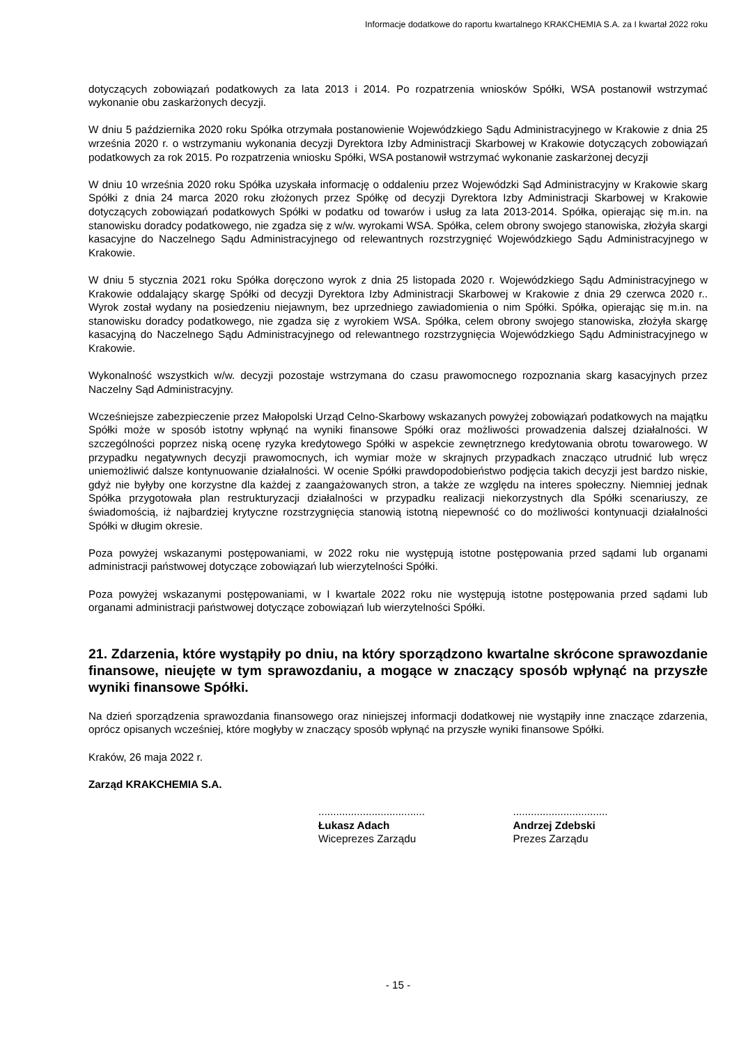Informacje dodatkowe do raportu kwartalnego KRAKCHEMIA S.A. za I kwartał 2022 roku
dotyczących zobowiązań podatkowych za lata 2013 i 2014. Po rozpatrzenia wniosków Spółki, WSA postanowił wstrzymać wykonanie obu zaskarżonych decyzji.
W dniu 5 października 2020 roku Spółka otrzymała postanowienie Wojewódzkiego Sądu Administracyjnego w Krakowie z dnia 25 września 2020 r. o wstrzymaniu wykonania decyzji Dyrektora Izby Administracji Skarbowej w Krakowie dotyczących zobowiązań podatkowych za rok 2015. Po rozpatrzenia wniosku Spółki, WSA postanowił wstrzymać wykonanie zaskarżonej decyzji
W dniu 10 września 2020 roku Spółka uzyskała informację o oddaleniu przez Wojewódzki Sąd Administracyjny w Krakowie skarg Spółki z dnia 24 marca 2020 roku złożonych przez Spółkę od decyzji Dyrektora Izby Administracji Skarbowej w Krakowie dotyczących zobowiązań podatkowych Spółki w podatku od towarów i usług za lata 2013-2014. Spółka, opierając się m.in. na stanowisku doradcy podatkowego, nie zgadza się z w/w. wyrokami WSA. Spółka, celem obrony swojego stanowiska, złożyła skargi kasacyjne do Naczelnego Sądu Administracyjnego od relewantnych rozstrzygnięć Wojewódzkiego Sądu Administracyjnego w Krakowie.
W dniu 5 stycznia 2021 roku Spółka doręczono wyrok z dnia 25 listopada 2020 r. Wojewódzkiego Sądu Administracyjnego w Krakowie oddalający skargę Spółki od decyzji Dyrektora Izby Administracji Skarbowej w Krakowie z dnia 29 czerwca 2020 r.. Wyrok został wydany na posiedzeniu niejawnym, bez uprzedniego zawiadomienia o nim Spółki. Spółka, opierając się m.in. na stanowisku doradcy podatkowego, nie zgadza się z wyrokiem WSA. Spółka, celem obrony swojego stanowiska, złożyła skargę kasacyjną do Naczelnego Sądu Administracyjnego od relewantnego rozstrzygnięcia Wojewódzkiego Sądu Administracyjnego w Krakowie.
Wykonalność wszystkich w/w. decyzji pozostaje wstrzymana do czasu prawomocnego rozpoznania skarg kasacyjnych przez Naczelny Sąd Administracyjny.
Wcześniejsze zabezpieczenie przez Małopolski Urząd Celno-Skarbowy wskazanych powyżej zobowiązań podatkowych na majątku Spółki może w sposób istotny wpłynąć na wyniki finansowe Spółki oraz możliwości prowadzenia dalszej działalności. W szczególności poprzez niską ocenę ryzyka kredytowego Spółki w aspekcie zewnętrznego kredytowania obrotu towarowego. W przypadku negatywnych decyzji prawomocnych, ich wymiar może w skrajnych przypadkach znacząco utrudnić lub wręcz uniemożliwić dalsze kontynuowanie działalności. W ocenie Spółki prawdopodobieństwo podjęcia takich decyzji jest bardzo niskie, gdyż nie byłyby one korzystne dla każdej z zaangażowanych stron, a także ze względu na interes społeczny. Niemniej jednak Spółka przygotowała plan restrukturyzacji działalności w przypadku realizacji niekorzystnych dla Spółki scenariuszy, ze świadomością, iż najbardziej krytyczne rozstrzygnięcia stanowią istotną niepewność co do możliwości kontynuacji działalności Spółki w długim okresie.
Poza powyżej wskazanymi postępowaniami, w 2022 roku nie występują istotne postępowania przed sądami lub organami administracji państwowej dotyczące zobowiązań lub wierzytelności Spółki.
Poza powyżej wskazanymi postępowaniami, w I kwartale 2022 roku nie występują istotne postępowania przed sądami lub organami administracji państwowej dotyczące zobowiązań lub wierzytelności Spółki.
21. Zdarzenia, które wystąpiły po dniu, na który sporządzono kwartalne skrócone sprawozdanie finansowe, nieujęte w tym sprawozdaniu, a mogące w znaczący sposób wpłynąć na przyszłe wyniki finansowe Spółki.
Na dzień sporządzenia sprawozdania finansowego oraz niniejszej informacji dodatkowej nie wystąpiły inne znaczące zdarzenia, oprócz opisanych wcześniej, które mogłyby w znaczący sposób wpłynąć na przyszłe wyniki finansowe Spółki.
Kraków, 26 maja 2022 r.
Zarząd KRAKCHEMIA S.A.
....................................
Łukasz Adach
Wiceprezes Zarządu
................................
Andrzej Zdebski
Prezes Zarządu
- 15 -